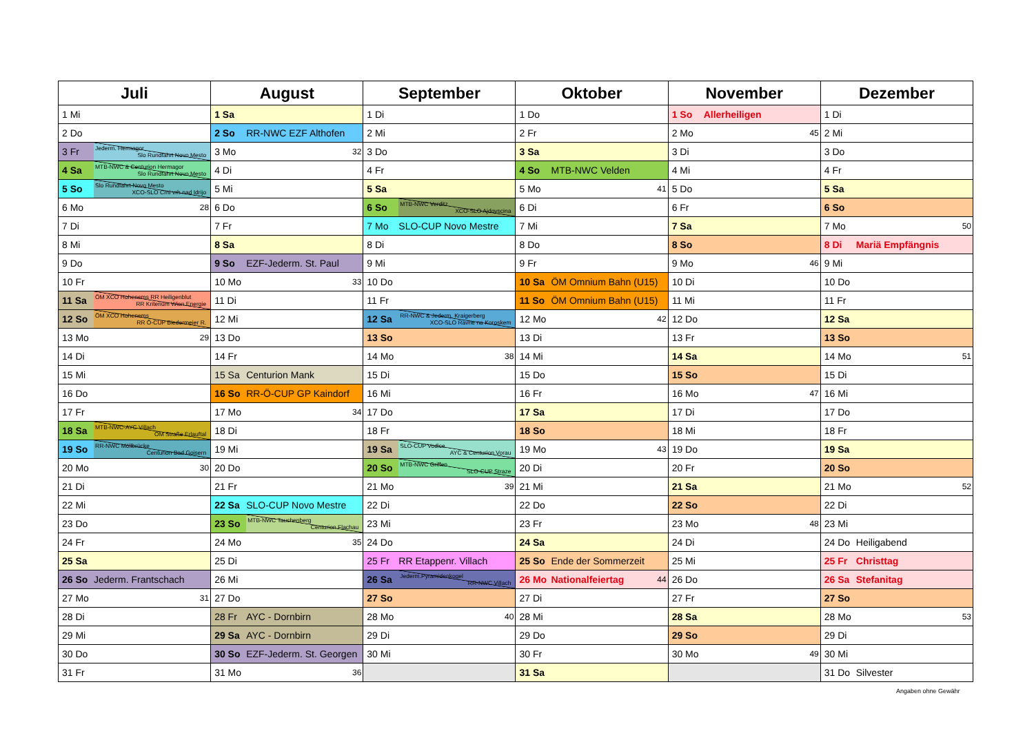| Juli | August | September | Oktober | November | Dezember |
| --- | --- | --- | --- | --- | --- |
| 1 Mi | 1 Sa | 1 Di | 1 Do | 1 So Allerheiligen | 1 Di |
| 2 Do | 2 So RR-NWC EZF Althofen | 2 Mi | 2 Fr | 2 Mo 45 | 2 Mi |
| 3 Fr Jederm. Hermagor Slo Rundfahrt Novo Mesto | 3 Mo 32 | 3 Do | 3 Sa | 3 Di | 3 Do |
| 4 Sa MTB-NWC & Centurion Hermagor Slo Rundfahrt Novo Mesto | 4 Di | 4 Fr | 4 So MTB-NWC Velden | 4 Mi | 4 Fr |
| 5 So Slo Rundfahrt Novo Mesto XCO-SLO Crni vrh nad Idrijo | 5 Mi | 5 Sa | 5 Mo 41 | 5 Do | 5 Sa |
| 6 Mo 28 | 6 Do | 6 So MTB-NWC Verditz XCO-SLO Ajdovscina | 6 Di | 6 Fr | 6 So |
| 7 Di | 7 Fr | 7 Mo SLO-CUP Novo Mestre | 7 Mi | 7 Sa | 7 Mo 50 |
| 8 Mi | 8 Sa | 8 Di | 8 Do | 8 So | 8 Di Mariä Empfängnis |
| 9 Do | 9 So EZF-Jederm. St. Paul | 9 Mi | 9 Fr | 9 Mo 46 | 9 Mi |
| 10 Fr | 10 Mo 33 | 10 Do | 10 Sa ÖM Omnium Bahn (U15) | 10 Di | 10 Do |
| 11 Sa ÖM XCO Hohenems RR Heiligenblut RR Kriterium Wien Energie | 11 Di | 11 Fr | 11 So ÖM Omnium Bahn (U15) | 11 Mi | 11 Fr |
| 12 So ÖM XCO Hohenems RR Ö-CUP Biedermeier R. | 12 Mi | 12 Sa RR-NWC & Jederm. Kraigerberg XCO-SLO Ravne na Koroskem | 12 Mo 42 | 12 Do | 12 Sa |
| 13 Mo 29 | 13 Do | 13 So | 13 Di | 13 Fr | 13 So |
| 14 Di | 14 Fr | 14 Mo 38 | 14 Mi | 14 Sa | 14 Mo 51 |
| 15 Mi | 15 Sa Centurion Mank | 15 Di | 15 Do | 15 So | 15 Di |
| 16 Do | 16 So RR-Ö-CUP GP Kaindorf | 16 Mi | 16 Fr | 16 Mo 47 | 16 Mi |
| 17 Fr | 17 Mo 34 | 17 Do | 17 Sa | 17 Di | 17 Do |
| 18 Sa MTB-NWC-AYC Villach ÖM Straße Erlauftal | 18 Di | 18 Fr | 18 So | 18 Mi | 18 Fr |
| 19 So RR-NWC Möllbrücke Centurion Bad Goisern | 19 Mi | 19 Sa SLO-CUP Vodice AYC & Centurion Vorau | 19 Mo 43 | 19 Do | 19 Sa |
| 20 Mo 30 | 20 Do | 20 So MTB-NWC Griffen SLO-CUP Straze | 20 Di | 20 Fr | 20 So |
| 21 Di | 21 Fr | 21 Mo 39 | 21 Mi | 21 Sa | 21 Mo 52 |
| 22 Mi | 22 Sa SLO-CUP Novo Mestre | 22 Di | 22 Do | 22 So | 22 Di |
| 23 Do | 23 So MTB-NWC Tauchenberg Centurion Flachau | 23 Mi | 23 Fr | 23 Mo 48 | 23 Mi |
| 24 Fr | 24 Mo 35 | 24 Do | 24 Sa | 24 Di | 24 Do Heiligabend |
| 25 Sa | 25 Di | 25 Fr RR Etappenr. Villach | 25 So Ende der Sommerzeit | 25 Mi | 25 Fr Christtag |
| 26 So Jederm. Frantschach | 26 Mi | 26 Sa Jederm.Pyramidenkogel RR-NWC Villach | 26 Mo Nationalfeiertag 44 | 26 Do | 26 Sa Stefanitag |
| 27 Mo 31 | 27 Do | 27 So | 27 Di | 27 Fr | 27 So |
| 28 Di | 28 Fr AYC - Dornbirn | 28 Mo 40 | 28 Mi | 28 Sa | 28 Mo 53 |
| 29 Mi | 29 Sa AYC - Dornbirn | 29 Di | 29 Do | 29 So | 29 Di |
| 30 Do | 30 So EZF-Jederm. St. Georgen | 30 Mi | 30 Fr | 30 Mo 49 | 30 Mi |
| 31 Fr | 31 Mo 36 | | 31 Sa | | 31 Do Silvester |
Angaben ohne Gewähr